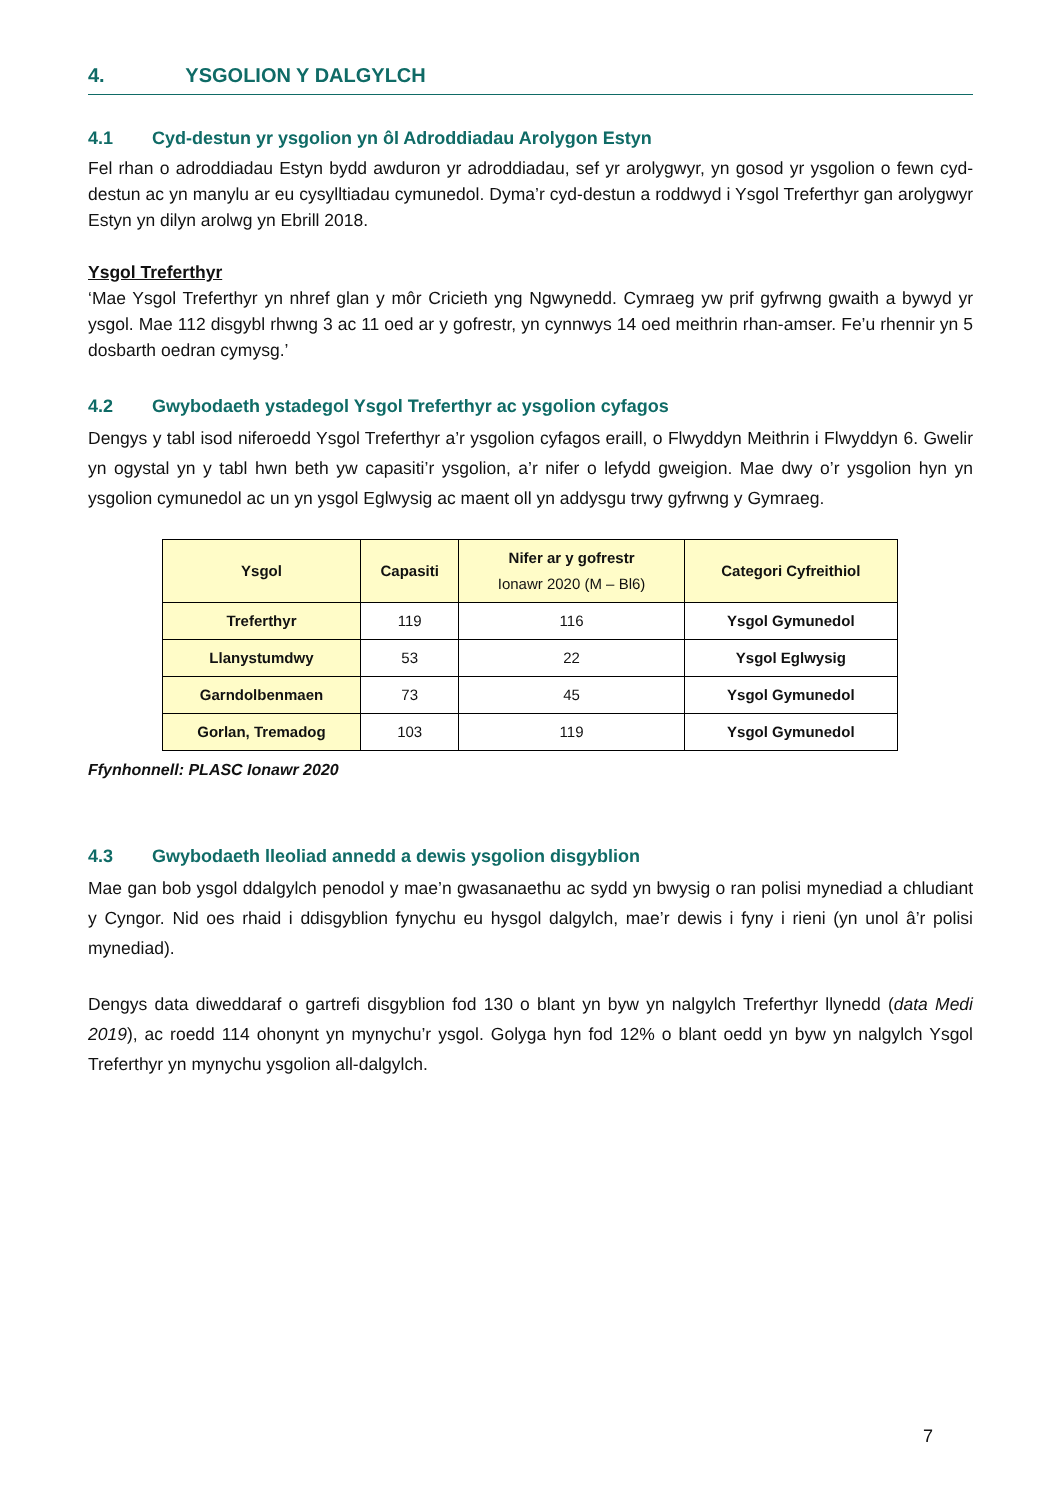4. YSGOLION Y DALGYLCH
4.1 Cyd-destun yr ysgolion yn ôl Adroddiadau Arolygon Estyn
Fel rhan o adroddiadau Estyn bydd awduron yr adroddiadau, sef yr arolygwyr, yn gosod yr ysgolion o fewn cyd-destun ac yn manylu ar eu cysylltiadau cymunedol. Dyma’r cyd-destun a roddwyd i Ysgol Treferthyr gan arolygwyr Estyn yn dilyn arolwg yn Ebrill 2018.
Ysgol Treferthyr
‘Mae Ysgol Treferthyr yn nhref glan y môr Cricieth yng Ngwynedd. Cymraeg yw prif gyfrwng gwaith a bywyd yr ysgol. Mae 112 disgybl rhwng 3 ac 11 oed ar y gofrestr, yn cynnwys 14 oed meithrin rhan-amser. Fe’u rhennir yn 5 dosbarth oedran cymysg.’
4.2 Gwybodaeth ystadegol Ysgol Treferthyr ac ysgolion cyfagos
Dengys y tabl isod niferoedd Ysgol Treferthyr a’r ysgolion cyfagos eraill, o Flwyddyn Meithrin i Flwyddyn 6. Gwelir yn ogystal yn y tabl hwn beth yw capasiti’r ysgolion, a’r nifer o lefydd gweigion. Mae dwy o’r ysgolion hyn yn ysgolion cymunedol ac un yn ysgol Eglwysig ac maent oll yn addysgu trwy gyfrwng y Gymraeg.
| Ysgol | Capasiti | Nifer ar y gofrestr Ionawr 2020 (M – Bl6) | Categori Cyfreithiol |
| --- | --- | --- | --- |
| Treferthyr | 119 | 116 | Ysgol Gymunedol |
| Llanystumdwy | 53 | 22 | Ysgol Eglwysig |
| Garndolbenmaen | 73 | 45 | Ysgol Gymunedol |
| Gorlan, Tremadog | 103 | 119 | Ysgol Gymunedol |
Ffynhonnell: PLASC Ionawr 2020
4.3 Gwybodaeth lleoliad annedd a dewis ysgolion disgyblion
Mae gan bob ysgol ddalgylch penodol y mae’n gwasanaethu ac sydd yn bwysig o ran polisi mynediad a chludiant y Cyngor. Nid oes rhaid i ddisgyblion fynychu eu hysgol dalgylch, mae’r dewis i fyny i rieni (yn unol â’r polisi mynediad).
Dengys data diweddaraf o gartrefi disgyblion fod 130 o blant yn byw yn nalgylch Treferthyr llynedd (data Medi 2019), ac roedd 114 ohonynt yn mynychu’r ysgol. Golyga hyn fod 12% o blant oedd yn byw yn nalgylch Ysgol Treferthyr yn mynychu ysgolion all-dalgylch.
7